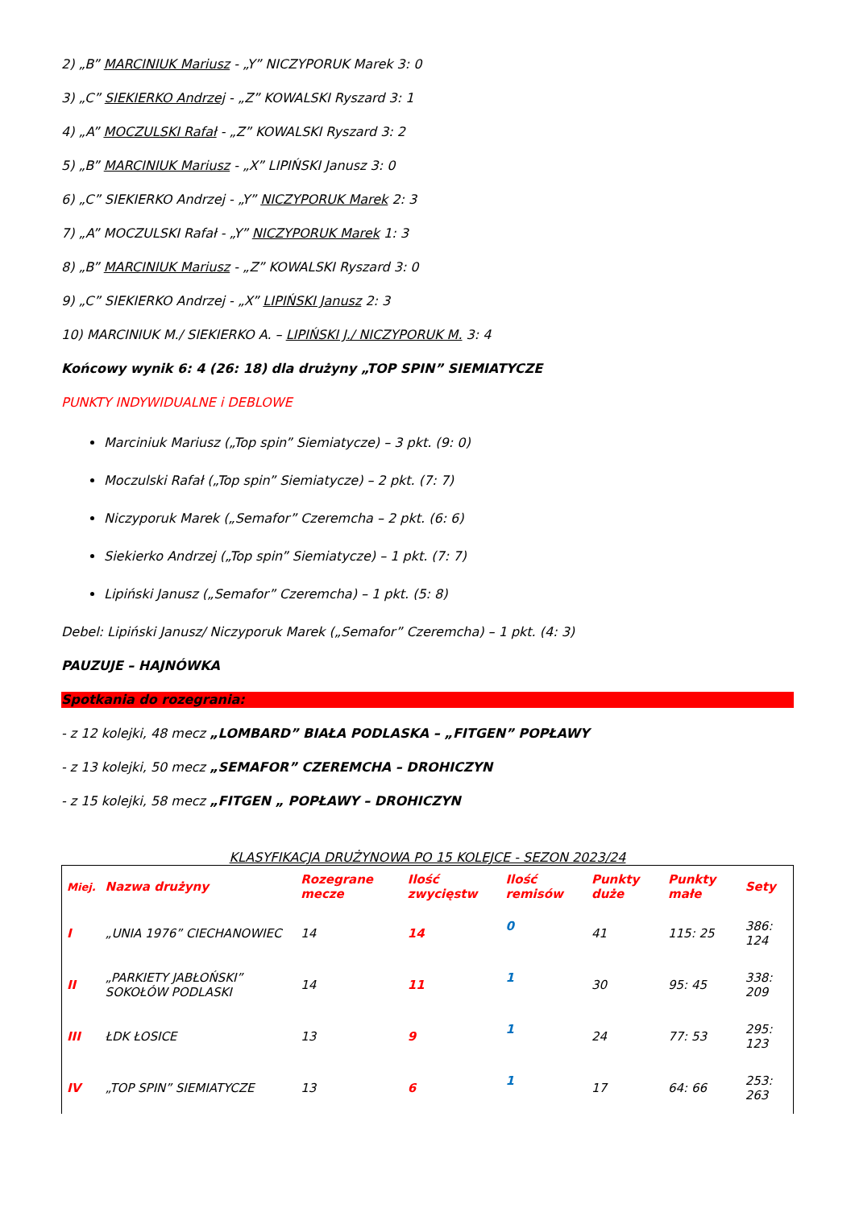2) „B” MARCINIUK Mariusz - „Y” NICZYPORUK Marek 3: 0
3) „C” SIEKIERKO Andrzej - „Z” KOWALSKI Ryszard 3: 1
4) „A” MOCZULSKI Rafał - „Z” KOWALSKI Ryszard 3: 2
5) „B” MARCINIUK Mariusz - „X” LIPIŃSKI Janusz 3: 0
6) „C” SIEKIERKO Andrzej - „Y” NICZYPORUK Marek 2: 3
7) „A” MOCZULSKI Rafał - „Y” NICZYPORUK Marek 1: 3
8) „B” MARCINIUK Mariusz - „Z” KOWALSKI Ryszard 3: 0
9) „C” SIEKIERKO Andrzej - „X” LIPIŃSKI Janusz 2: 3
10) MARCINIUK M./ SIEKIERKO A. – LIPIŃSKI J./ NICZYPORUK M. 3: 4
Końcowy wynik 6: 4 (26: 18) dla drużyny „TOP SPIN” SIEMIATYCZE
PUNKTY INDYWIDUALNE i DEBLOWE
Marciniuk Mariusz („Top spin” Siemiatycze) – 3 pkt. (9: 0)
Moczulski Rafał („Top spin” Siemiatycze) – 2 pkt. (7: 7)
Niczyporuk Marek („Semafor” Czeremcha – 2 pkt. (6: 6)
Siekierko Andrzej („Top spin” Siemiatycze) – 1 pkt. (7: 7)
Lipiński Janusz („Semafor” Czeremcha) – 1 pkt. (5: 8)
Debel: Lipiński Janusz/ Niczyporuk Marek („Semafor” Czeremcha) – 1 pkt. (4: 3)
PAUZUJE – HAJNÓWKA
Spotkania do rozegrania:
- z 12 kolejki, 48 mecz „LOMBARD” BIAŁA PODLASKA – „FITGEN” POPŁAWY
- z 13 kolejki, 50 mecz „SEMAFOR” CZEREMCHA – DROHICZYN
- z 15 kolejki, 58 mecz „FITGEN „ POPŁAWY – DROHICZYN
KLASYFIKACJA DRUŻYNOWA PO 15 KOLEJCE - SEZON 2023/24
| Miej. | Nazwa drużyny | Rozegrane mecze | Ilość zwycięstw | Ilość remisów | Punkty duże | Punkty małe | Sety |
| --- | --- | --- | --- | --- | --- | --- | --- |
| I | „UNIA 1976” CIECHANOWIEC | 14 | 14 | 0 | 41 | 115: 25 | 386: 124 |
| II | „PARKIETY JABŁOŃSKI” SOKOŁÓW PODLASKI | 14 | 11 | 1 | 30 | 95: 45 | 338: 209 |
| III | ŁDK ŁOSICE | 13 | 9 | 1 | 24 | 77: 53 | 295: 123 |
| IV | „TOP SPIN” SIEMIATYCZE | 13 | 6 | 1 | 17 | 64: 66 | 253: 263 |